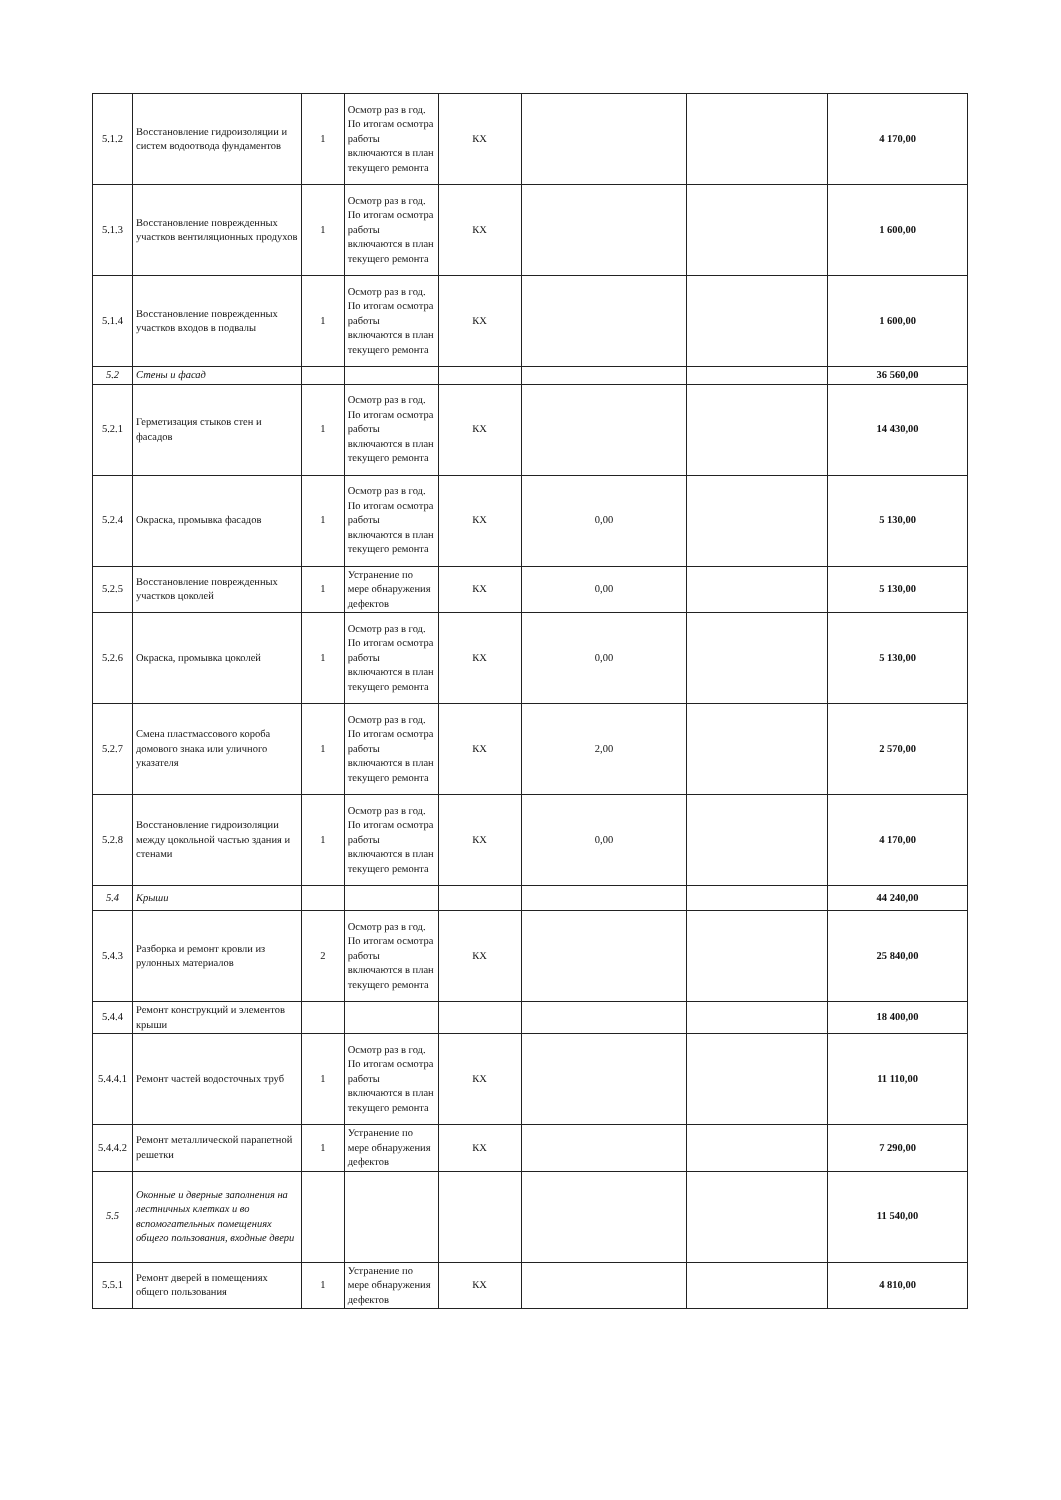| 5.1.2 | Восстановление гидроизоляции и систем водоотвода фундаментов | 1 | Осмотр раз в год. По итогам осмотра работы включаются в план текущего ремонта | КХ | | | 4 170,00 |
| 5.1.3 | Восстановление поврежденных участков вентиляционных продухов | 1 | Осмотр раз в год. По итогам осмотра работы включаются в план текущего ремонта | КХ | | | 1 600,00 |
| 5.1.4 | Восстановление поврежденных участков входов в подвалы | 1 | Осмотр раз в год. По итогам осмотра работы включаются в план текущего ремонта | КХ | | | 1 600,00 |
| 5.2 | Стены и фасад | | | | | | 36 560,00 |
| 5.2.1 | Герметизация стыков стен и фасадов | 1 | Осмотр раз в год. По итогам осмотра работы включаются в план текущего ремонта | КХ | | | 14 430,00 |
| 5.2.4 | Окраска, промывка фасадов | 1 | Осмотр раз в год. По итогам осмотра работы включаются в план текущего ремонта | КХ | 0,00 | | 5 130,00 |
| 5.2.5 | Восстановление поврежденных участков цоколей | 1 | Устранение по мере обнаружения дефектов | КХ | 0,00 | | 5 130,00 |
| 5.2.6 | Окраска, промывка цоколей | 1 | Осмотр раз в год. По итогам осмотра работы включаются в план текущего ремонта | КХ | 0,00 | | 5 130,00 |
| 5.2.7 | Смена пластмассового короба домового знака или уличного указателя | 1 | Осмотр раз в год. По итогам осмотра работы включаются в план текущего ремонта | КХ | 2,00 | | 2 570,00 |
| 5.2.8 | Восстановление гидроизоляции между цокольной частью здания и стенами | 1 | Осмотр раз в год. По итогам осмотра работы включаются в план текущего ремонта | КХ | 0,00 | | 4 170,00 |
| 5.4 | Крыши | | | | | | 44 240,00 |
| 5.4.3 | Разборка и ремонт кровли из рулонных материалов | 2 | Осмотр раз в год. По итогам осмотра работы включаются в план текущего ремонта | КХ | | | 25 840,00 |
| 5.4.4 | Ремонт конструкций и элементов крыши | | | | | | 18 400,00 |
| 5.4.4.1 | Ремонт частей водосточных труб | 1 | Осмотр раз в год. По итогам осмотра работы включаются в план текущего ремонта | КХ | | | 11 110,00 |
| 5.4.4.2 | Ремонт металлической парапетной решетки | 1 | Устранение по мере обнаружения дефектов | КХ | | | 7 290,00 |
| 5.5 | Оконные и дверные заполнения на лестничных клетках и во вспомогательных помещениях общего пользования, входные двери | | | | | | 11 540,00 |
| 5.5.1 | Ремонт дверей в помещениях общего пользования | 1 | Устранение по мере обнаружения дефектов | КХ | | | 4 810,00 |